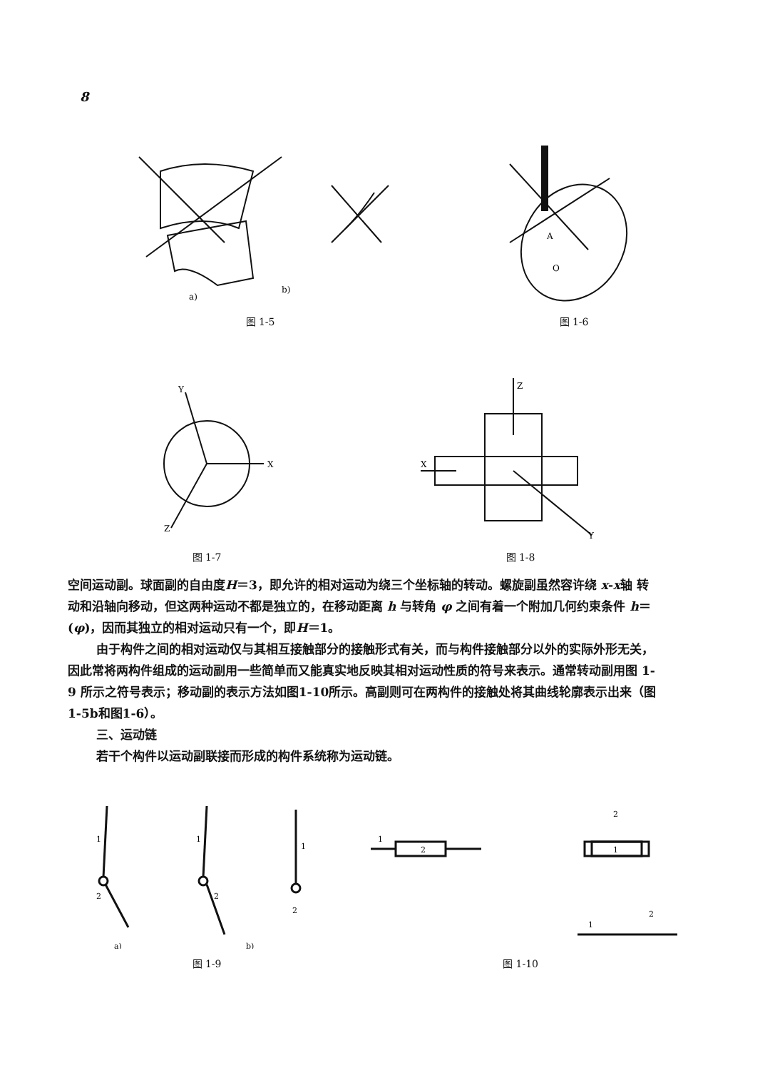8
b)
a)
图 1-5
A
O
图 1-6
Y
X
Z
图 1-7
X
Z
Y
图 1-8
空间运动副。球面副的自由度H＝3，即允许的相对运动为绕三个坐标轴的转动。螺旋副虽然容许绕 x-x轴 转 动和沿轴向移动，但这两种运动不都是独立的，在移动距离 h 与转角 φ 之间有着一个附加几何约束条件 h＝(φ)，因而其独立的相对运动只有一个，即H＝1。
由于构件之间的相对运动仅与其相互接触部分的接触形式有关，而与构件接触部分以外的实际外形无关，因此常将两构件组成的运动副用一些简单而又能真实地反映其相对运动性质的符号来表示。通常转动副用图 1-9 所示之符号表示；移动副的表示方法如图1-10所示。高副则可在两构件的接触处将其曲线轮廓表示出来（图1-5b和图1-6）。
三、运动链
若干个构件以运动副联接而形成的构件系统称为运动链。
1
2
1
2
1
2
a)
b)
图 1-9
2
1
1
1
2
2
图 1-10